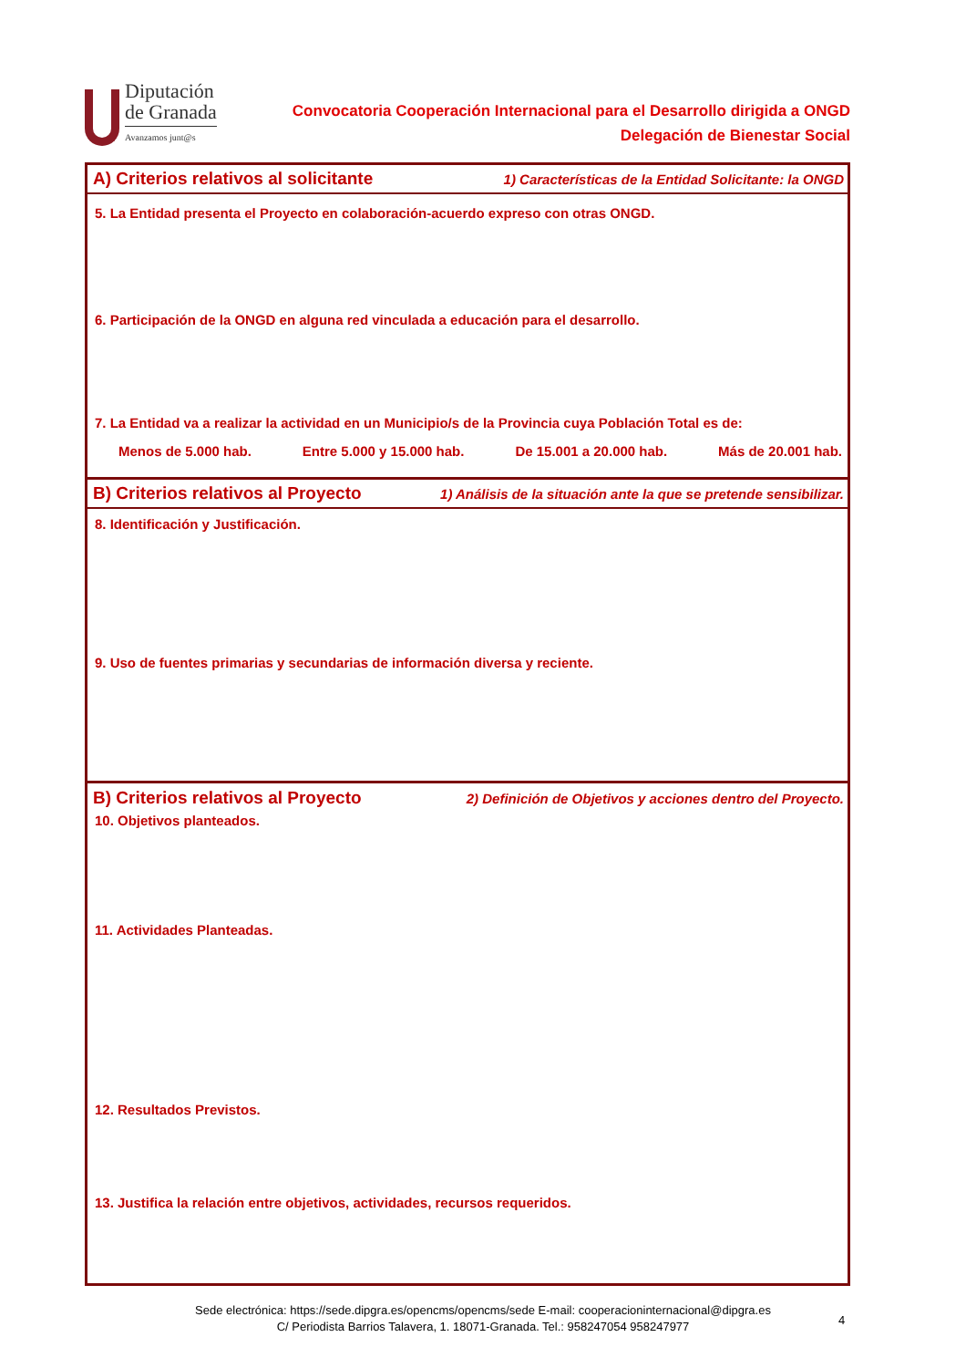Diputación
de Granada
Avanzamos junt@s
Convocatoria Cooperación Internacional para el Desarrollo dirigida a ONGD
Delegación de Bienestar Social
A) Criterios relativos al solicitante 1) Características de la Entidad Solicitante: la ONGD
5. La Entidad presenta el Proyecto en colaboración-acuerdo expreso con otras ONGD.
6. Participación de la ONGD en alguna red vinculada a educación para el desarrollo.
7. La Entidad va a realizar la actividad en un Municipio/s de la Provincia cuya Población Total es de:
Menos de 5.000 hab. Entre 5.000 y 15.000 hab. De 15.001 a 20.000 hab. Más de 20.001 hab.
B) Criterios relativos al Proyecto 1) Análisis de la situación ante la que se pretende sensibilizar.
8. Identificación y Justificación.
9. Uso de fuentes primarias y secundarias de información diversa y reciente.
B) Criterios relativos al Proyecto 2) Definición de Objetivos y acciones dentro del Proyecto.
10. Objetivos planteados.
11. Actividades Planteadas.
12. Resultados Previstos.
13. Justifica la relación entre objetivos, actividades, recursos requeridos.
Sede electrónica: https://sede.dipgra.es/opencms/opencms/sede E-mail: cooperacioninternacional@dipgra.es
C/ Periodista Barrios Talavera, 1. 18071-Granada. Tel.: 958247054 958247977
4